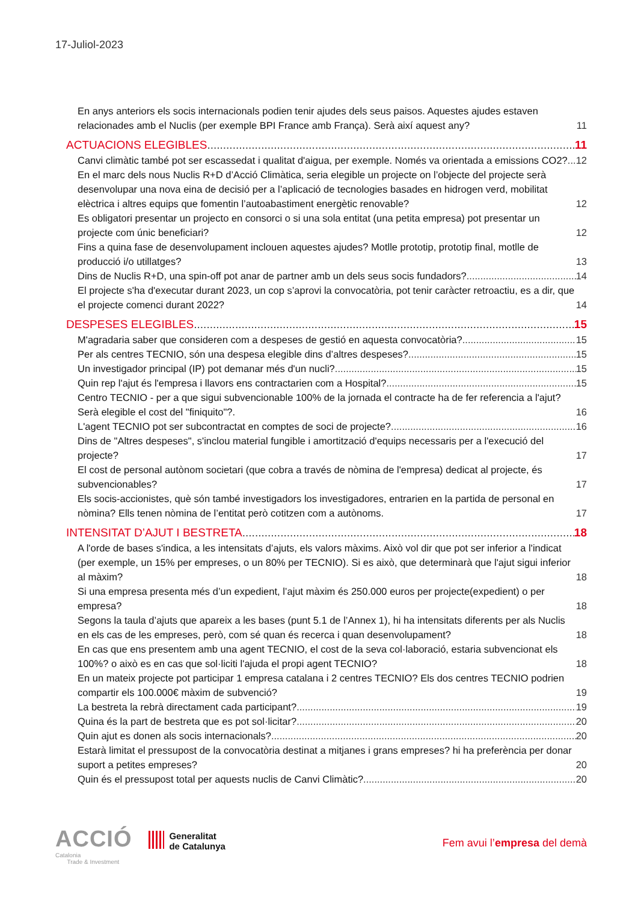17-Juliol-2023
En anys anteriors els socis internacionals podien tenir ajudes dels seus paisos. Aquestes ajudes estaven relacionades amb el Nuclis (per exemple BPI France amb França). Serà així aquest any? 11
ACTUACIONS ELEGIBLES 11
Canvi climàtic també pot ser escassedat i qualitat d'aigua, per exemple. Només va orientada a emissions CO2? 12
En el marc dels nous Nuclis R+D d’Acció Climàtica, seria elegible un projecte on l’objecte del projecte serà desenvolupar una nova eina de decisió per a l’aplicació de tecnologies basades en hidrogen verd, mobilitat elèctrica i altres equips que fomentin l’autoabastiment energètic renovable? 12
Es obligatori presentar un projecto en consorci o si una sola entitat (una petita empresa) pot presentar un projecte com únic beneficiari? 12
Fins a quina fase de desenvolupament inclouen aquestes ajudes? Motlle prototip, prototip final, motlle de producció i/o utillatges? 13
Dins de Nuclis R+D, una spin-off pot anar de partner amb un dels seus socis fundadors? 14
El projecte s'ha d'executar durant 2023, un cop s’aprovi la convocatòria, pot tenir caràcter retroactiu, es a dir, que el projecte comenci durant 2022? 14
DESPESES ELEGIBLES 15
M'agradaria saber que consideren com a despeses de gestió en aquesta convocatòria? 15
Per als centres TECNIO, són una despesa elegible dins d’altres despeses? 15
Un investigador principal (IP) pot demanar més d'un nucli? 15
Quin rep l'ajut és l'empresa i llavors ens contractarien com a Hospital? 15
Centro TECNIO - per a que sigui subvencionable 100% de la jornada el contracte ha de fer referencia a l'ajut? Serà elegible el cost del "finiquito"?. 16
L'agent TECNIO pot ser subcontractat en comptes de soci de projecte? 16
Dins de "Altres despeses", s'inclou material fungible i amortització d'equips necessaris per a l'execució del projecte? 17
El cost de personal autònom societari (que cobra a través de nòmina de l'empresa) dedicat al projecte, és subvencionables? 17
Els socis-accionistes, què són també investigadors los investigadores, entrarien en la partida de personal en nòmina? Ells tenen nòmina de l’entitat però cotitzen com a autònoms. 17
INTENSITAT D’AJUT I BESTRETA 18
A l'orde de bases s'indica, a les intensitats d’ajuts, els valors màxims. Això vol dir que pot ser inferior a l'indicat (per exemple, un 15% per empreses, o un 80% per TECNIO). Si es això, que determinarà que l'ajut sigui inferior al màxim? 18
Si una empresa presenta més d’un expedient, l’ajut màxim és 250.000 euros per projecte(expedient) o per empresa? 18
Segons la taula d’ajuts que apareix a les bases (punt 5.1 de l’Annex 1), hi ha intensitats diferents per als Nuclis en els cas de les empreses, però, com sé quan és recerca i quan desenvolupament? 18
En cas que ens presentem amb una agent TECNIO, el cost de la seva col·laboració, estaria subvencionat els 100%? o això es en cas que sol·liciti l'ajuda el propi agent TECNIO? 18
En un mateix projecte pot participar 1 empresa catalana i 2 centres TECNIO? Els dos centres TECNIO podrien compartir els 100.000€ màxim de subvenció? 19
La bestreta la rebrà directament cada participant? 19
Quina és la part de bestreta que es pot sol·licitar? 20
Quin ajut es donen als socis internacionals? 20
Estarà limitat el pressupost de la convocatòria destinat a mitjanes i grans empreses? hi ha preferència per donar suport a petites empreses? 20
Quin és el pressupost total per aquests nuclis de Canvi Climàtic? 20
ACCIÓ
Catalonia
Trade & Investment
Generalitat
de Catalunya
Fem avui l’empresa del demà